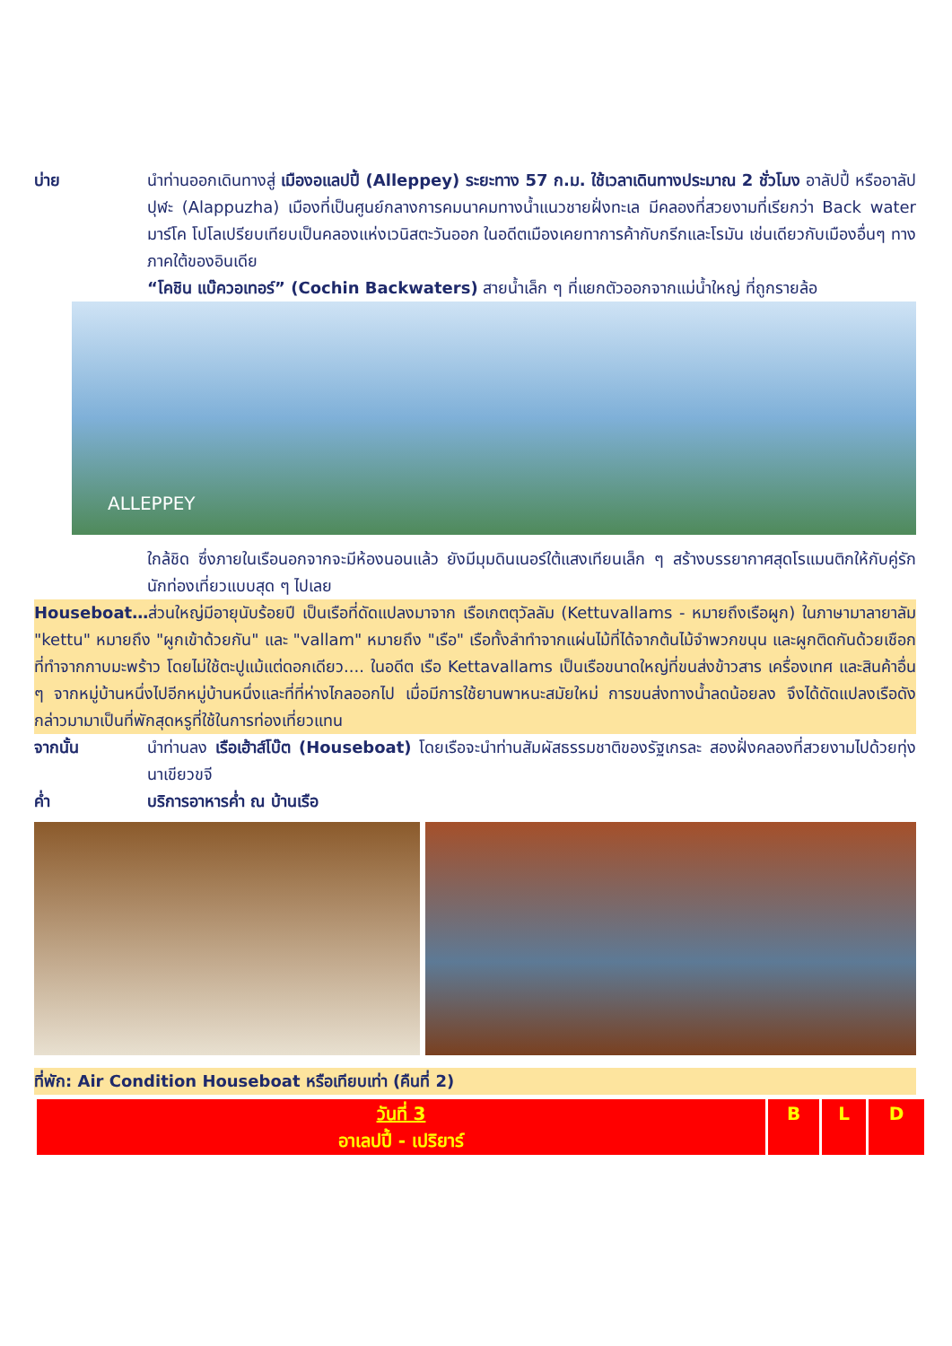บ่าย นำท่านออกเดินทางสู่ เมืองอแลปปี้ (Alleppey) ระยะทาง 57 ก.ม. ใช้เวลาเดินทางประมาณ 2 ชั่วโมง อาลัปปี้ หรืออาลัปปุฬะ (Alappuzha) เมืองที่เป็นศูนย์กลางการคมนาคมทางน้ำแนวชายฝั่งทะเล มีคลองที่สวยงามที่เรียกว่า Back water มาร์โค โปโลเปรียบเทียบเป็นคลองแห่งเวนิสตะวันออก ในอดีตเมืองเคยทาการค้ากับกรีกและโรมัน เช่นเดียวกับเมืองอื่นๆ ทางภาคใต้ของอินเดีย
“โคชิน แบ๊ควอเทอร์” (Cochin Backwaters) สายน้ำเล็ก ๆ ที่แยกตัวออกจากแม่น้ำใหญ่ ที่ถูกรายล้อ
ALLEPPEY
ใกล้ชิด ซึ่งภายในเรือนอกจากจะมีห้องนอนแล้ว ยังมีมุมดินเนอร์ใต้แสงเทียนเล็ก ๆ สร้างบรรยากาศสุดโรแมนติกให้กับคู่รักนักท่องเที่ยวแบบสุด ๆ ไปเลย
Houseboat…ส่วนใหญ่มีอายุนับร้อยปี เป็นเรือที่ดัดแปลงมาจาก เรือเกตตุวัลลัม (Kettuvallams - หมายถึงเรือผูก) ในภาษามาลายาลัม "kettu" หมายถึง "ผูกเข้าด้วยกัน" และ "vallam" หมายถึง "เรือ" เรือทั้งลำทำจากแผ่นไม้ที่ได้จากต้นไม้จำพวกขนุน และผูกติดกันด้วยเชือกที่ทำจากกาบมะพร้าว โดยไม่ใช้ตะปูแม้แต่ดอกเดียว.... ในอดีต เรือ Kettavallams เป็นเรือขนาดใหญ่ที่ขนส่งข้าวสาร เครื่องเทศ และสินค้าอื่น ๆ จากหมู่บ้านหนึ่งไปอีกหมู่บ้านหนึ่งและที่ที่ห่างไกลออกไป เมื่อมีการใช้ยานพาหนะสมัยใหม่ การขนส่งทางน้ำลดน้อยลง จึงได้ดัดแปลงเรือดังกล่าวมามาเป็นที่พักสุดหรูที่ใช้ในการท่องเที่ยวแทน
จากนั้น นำท่านลง เรือเฮ้าส์โบ๊ต (Houseboat) โดยเรือจะนำท่านสัมผัสธรรมชาติของรัฐเกรละ สองฝั่งคลองที่สวยงามไปด้วยทุ่งนาเขียวขจี
ค่ำ บริการอาหารค่ำ ณ บ้านเรือ
ที่พัก: Air Condition Houseboat หรือเทียบเท่า (คืนที่ 2)
| วันที่ 3 อาเลปปี้ - เปริยาร์ | B | L | D |